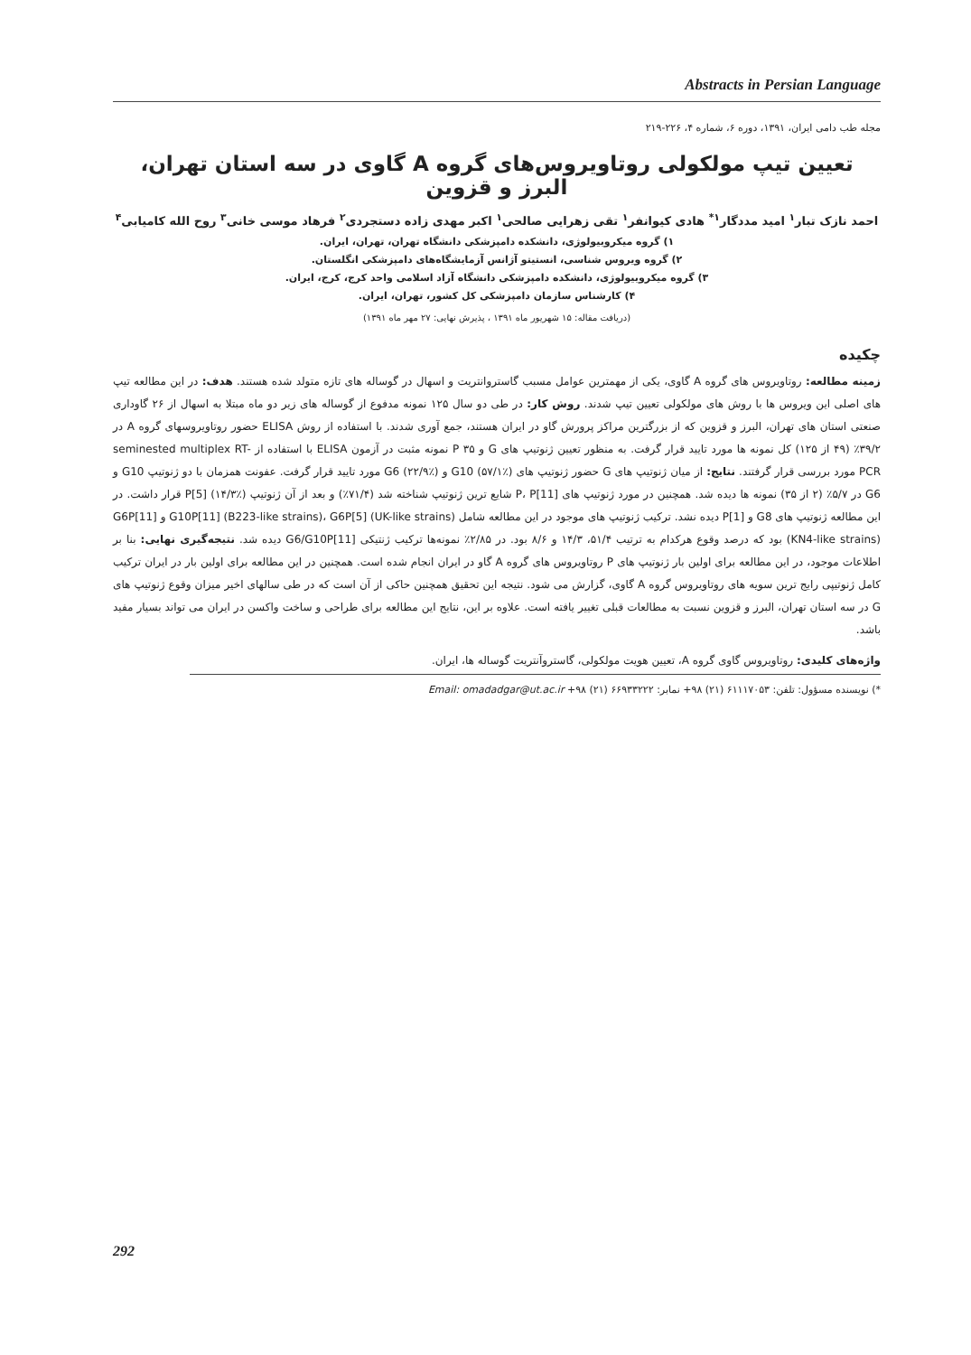Abstracts in Persian Language
مجله طب دامی ایران، ۱۳۹۱، دوره ۶، شماره ۴، ۲۲۶-۲۱۹
تعیین تیپ مولکولی روتاویروس‌های گروه A گاوی در سه استان تهران، البرز و قزوین
احمد نازک تبار<sup>۱</sup> امید مددگار<sup>۱*</sup> هادی کیوانفر<sup>۱</sup> تقی زهرایی صالحی<sup>۱</sup> اکبر مهدی زاده دستجردی<sup>۲</sup> فرهاد موسی خانی<sup>۳</sup> روح الله کامیابی<sup>۴</sup>
۱) گروه میکروبیولوژی، دانشکده دامپزشکی دانشگاه تهران، تهران، ایران.
۲) گروه ویروس شناسی، انستیتو آژانس آزمایشگاه‌های دامپزشکی انگلستان.
۳) گروه میکروبیولوژی، دانشکده دامپزشکی دانشگاه آزاد اسلامی واحد کرج، کرج، ایران.
۴) کارشناس سازمان دامپزشکی کل کشور، تهران، ایران.
(دریافت مقاله: ۱۵ شهریور ماه ۱۳۹۱ ، پذیرش نهایی: ۲۷ مهر ماه ۱۳۹۱)
چکیده
زمینه مطالعه: روتاویروس های گروه A گاوی، یکی از مهمترین عوامل مسبب گاستروانتریت و اسهال در گوساله های تازه متولد شده هستند. هدف: در این مطالعه تیپ های اصلی این ویروس ها با روش های مولکولی تعیین تیپ شدند. روش کار: در طی دو سال ۱۲۵ نمونه مدفوع از گوساله های زیر دو ماه مبتلا به اسهال از ۲۶ گاوداری صنعتی استان های تهران، البرز و قزوین که از بزرگترین مراکز پرورش گاو در ایران هستند، جمع آوری شدند. با استفاده از روش ELISA حضور روتاویروسهای گروه A در ۳۹/۲٪ (۴۹ از ۱۲۵) کل نمونه ها مورد تایید قرار گرفت. به منظور تعیین ژنوتیپ های G و P ۳۵ نمونه مثبت در آزمون ELISA با استفاده از seminested multiplex RT-PCR مورد بررسی قرار گرفتند. نتایج: از میان ژنوتیپ های G حضور ژنوتیپ های G10 (۵۷/۱٪) و G6 (۲۲/۹٪) مورد تایید قرار گرفت. عفونت همزمان با دو ژنوتیپ G10 و G6 در ۵/۷٪ (۲ از ۳۵) نمونه ها دیده شد. همچنین در مورد ژنوتیپ های P، P[11] شایع ترین ژنوتیپ شناخته شد (۷۱/۴٪) و بعد از آن ژنوتیپ P[5] (۱۴/۳٪) قرار داشت. در این مطالعه ژنوتیپ های G8 و P[1] دیده نشد. ترکیب ژنوتیپ های موجود در این مطالعه شامل G10P[11] (B223-like strains)، G6P[5] (UK-like strains) و G6P[11] (KN4-like strains) بود که درصد وقوع هرکدام به ترتیب ۵۱/۴، ۱۴/۳ و ۸/۶ بود. در ۲/۸۵٪ نمونه‌ها ترکیب ژنتیکی G6/G10P[11] دیده شد. نتیجه‌گیری نهایی: بنا بر اطلاعات موجود، در این مطالعه برای اولین بار ژنوتیپ های P روتاویروس های گروه A گاو در ایران انجام شده است. همچنین در این مطالعه برای اولین بار در ایران ترکیب کامل ژنوتیپی رایج ترین سویه های روتاویروس گروه A گاوی، گزارش می شود. نتیجه این تحقیق همچنین حاکی از آن است که در طی سالهای اخیر میزان وقوع ژنوتیپ های G در سه استان تهران، البرز و قزوین نسبت به مطالعات قبلی تغییر یافته است. علاوه بر این، نتایج این مطالعه برای طراحی و ساخت واکسن در ایران می تواند بسیار مفید باشد.
واژه‌های کلیدی: روتاویروس گاوی گروه A، تعیین هویت مولکولی، گاستروآنتریت گوساله ها، ایران.
*) نویسنده مسؤول: تلفن: ۶۱۱۱۷۰۵۳ (۲۱) ۹۸+ نمابر: ۶۶۹۳۳۲۲۲ (۲۱) ۹۸+ Email: omadadgar@ut.ac.ir
292